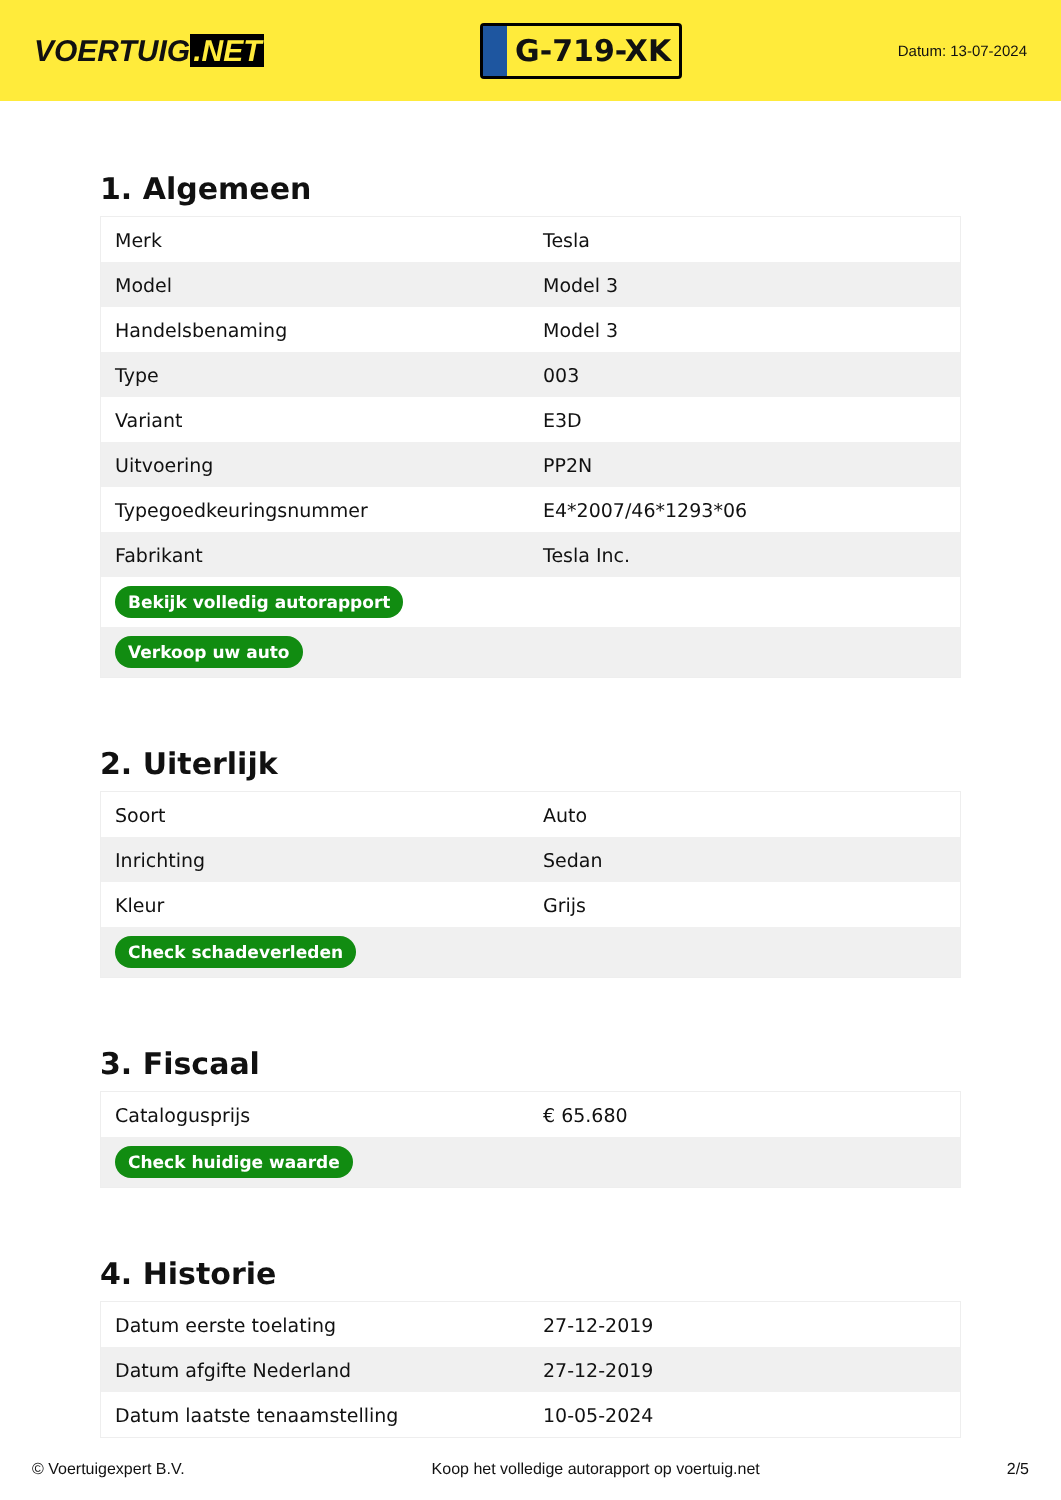VOERTUIG.NET
G-719-XK
Datum: 13-07-2024
1. Algemeen
| Merk | Tesla |
| Model | Model 3 |
| Handelsbenaming | Model 3 |
| Type | 003 |
| Variant | E3D |
| Uitvoering | PP2N |
| Typegoedkeuringsnummer | E4*2007/46*1293*06 |
| Fabrikant | Tesla Inc. |
| Bekijk volledig autorapport | |
| Verkoop uw auto | |
2. Uiterlijk
| Soort | Auto |
| Inrichting | Sedan |
| Kleur | Grijs |
| Check schadeverleden | |
3. Fiscaal
| Catalogusprijs | € 65.680 |
| Check huidige waarde | |
4. Historie
| Datum eerste toelating | 27-12-2019 |
| Datum afgifte Nederland | 27-12-2019 |
| Datum laatste tenaamstelling | 10-05-2024 |
© Voertuigexpert B.V. Koop het volledige autorapport op voertuig.net 2/5